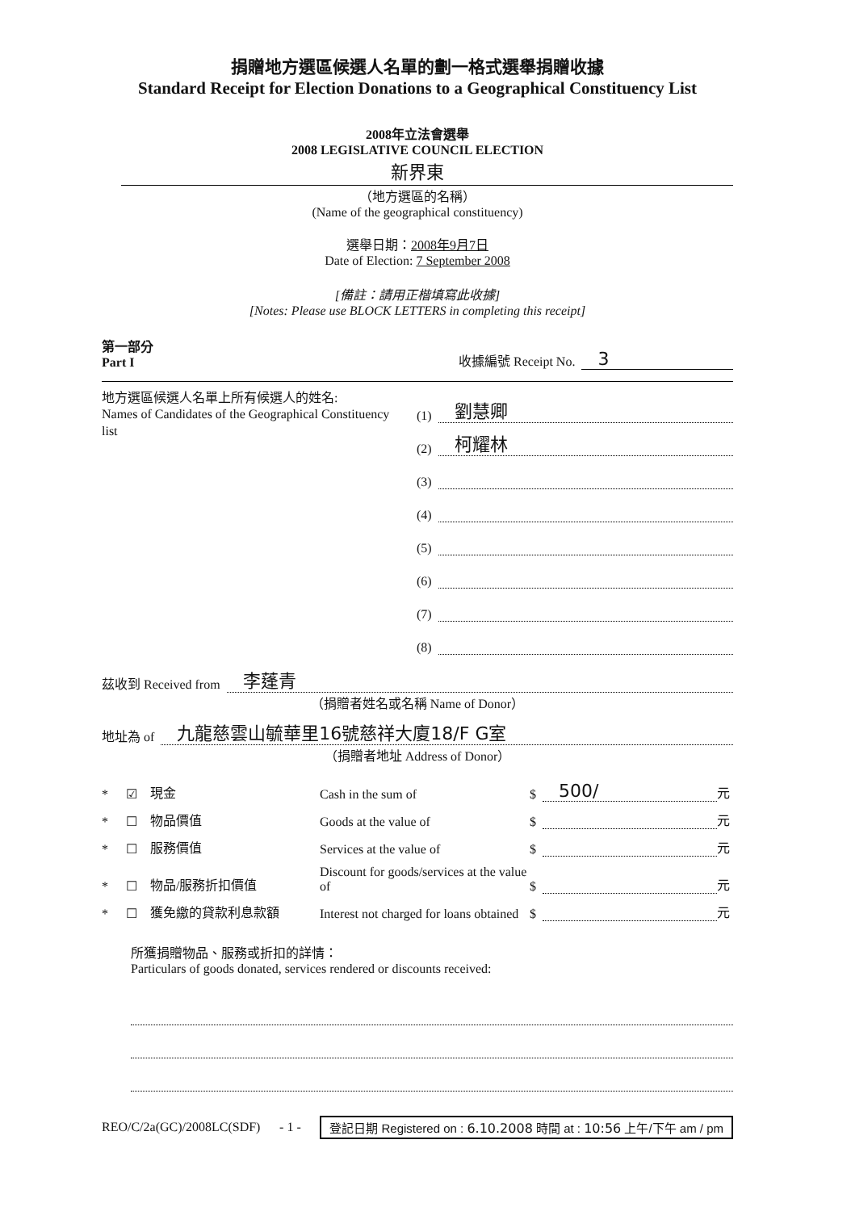捐贈地方選區候選人名單的劃一格式選舉捐贈收據
Standard Receipt for Election Donations to a Geographical Constituency List
2008年立法會選舉
2008 LEGISLATIVE COUNCIL ELECTION
新界東
（地方選區的名稱）
(Name of the geographical constituency)
選舉日期：2008年9月7日
Date of Election: 7 September 2008
[備註：請用正楷填寫此收據]
[Notes: Please use BLOCK LETTERS in completing this receipt]
第一部分
Part I
收據編號 Receipt No. 3
地方選區候選人名單上所有候選人的姓名:
Names of Candidates of the Geographical Constituency list
(1) 劉慧卿
(2) 柯耀林
(3)
(4)
(5)
(6)
(7)
(8)
茲收到 Received from 李蓬青
（捐贈者姓名或名稱 Name of Donor）
地址為 of 九龍慈雲山毓華里16號慈祥大廈18/F G室
（捐贈者地址 Address of Donor）
* ☑ 現金 Cash in the sum of $ 500/ 元 * ☐ 物品價值 Goods at the value of $ 元 * ☐ 服務價值 Services at the value of $ 元 * ☐ 物品/服務折扣價值 Discount for goods/services at the value of $ 元 * ☐ 獲免繳的貸款利息款額 Interest not charged for loans obtained $ 元
所獲捐贈物品、服務或折扣的詳情：
Particulars of goods donated, services rendered or discounts received:
REO/C/2a(GC)/2008LC(SDF) - 1 -
登記日期 Registered on : 6.10.2008 時間 at : 10:56 上午/下午 am / pm